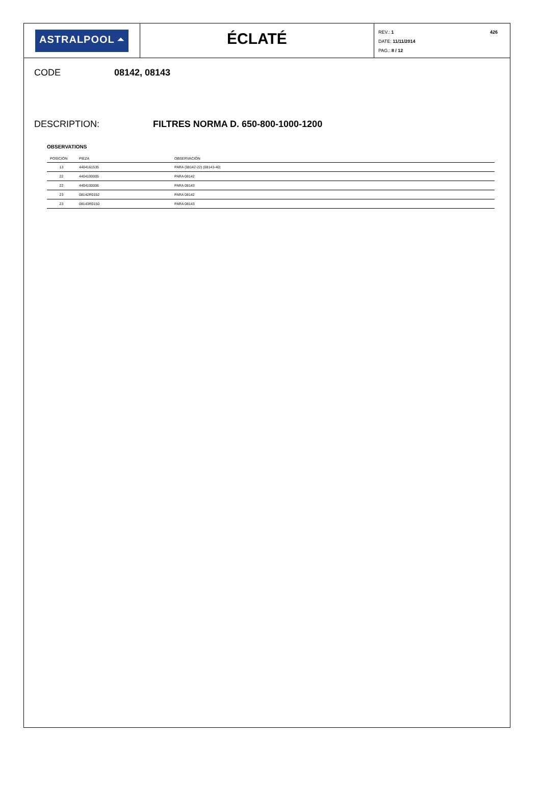ASTRALPOOL ⏶
ÉCLATÉ
426 REV.: 1
DATE: 11/11/2014
PAG.: 8 / 12
CODE 08142, 08143
DESCRIPTION: FILTRES NORMA D. 650-800-1000-1200
OBSERVATIONS
| POSICIÓN | PIEZA | OBSERVACIÓN |
| --- | --- | --- |
| 13 | 4404161535 | PARA (08142-22) (08143-40) |
| 22 | 4404100005 | PARA 08142 |
| 22 | 4404100006 | PARA 08143 |
| 23 | 08142R0152 | PARA 08142 |
| 23 | 08143R0150 | PARA 08143 |